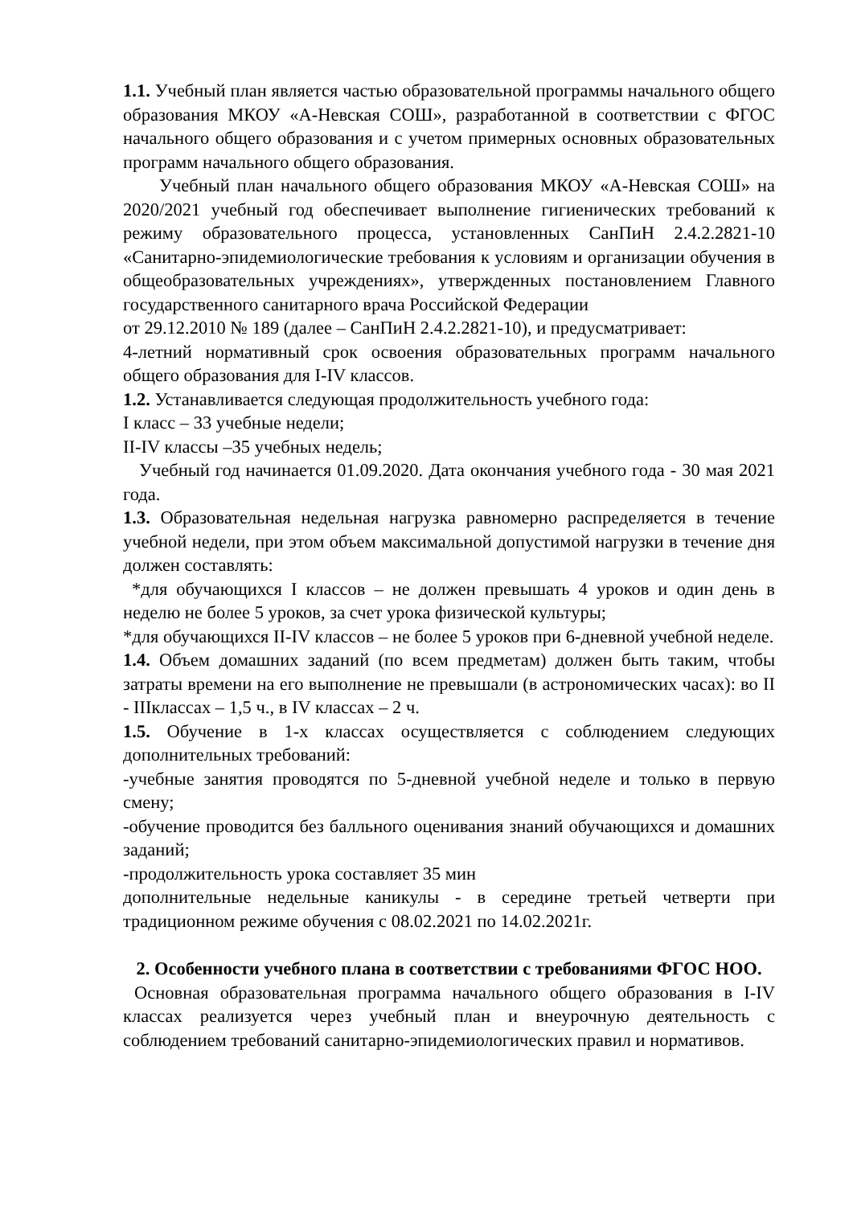1.1. Учебный план является частью образовательной программы начального общего образования МКОУ «А-Невская СОШ», разработанной в соответствии с ФГОС начального общего образования и с учетом примерных основных образовательных программ начального общего образования.
Учебный план начального общего образования МКОУ «А-Невская СОШ» на 2020/2021 учебный год обеспечивает выполнение гигиенических требований к режиму образовательного процесса, установленных СанПиН 2.4.2.2821-10 «Санитарно-эпидемиологические требования к условиям и организации обучения в общеобразовательных учреждениях», утвержденных постановлением Главного государственного санитарного врача Российской Федерации
от 29.12.2010 № 189 (далее – СанПиН 2.4.2.2821-10), и предусматривает:
4-летний нормативный срок освоения образовательных программ начального общего образования для I-IV классов.
1.2. Устанавливается следующая продолжительность учебного года:
I класс – 33 учебные недели;
II-IV классы –35 учебных недель;
Учебный год начинается 01.09.2020. Дата окончания учебного года - 30 мая 2021 года.
1.3. Образовательная недельная нагрузка равномерно распределяется в течение учебной недели, при этом объем максимальной допустимой нагрузки в течение дня должен составлять:
*для обучающихся I классов – не должен превышать 4 уроков и один день в неделю не более 5 уроков, за счет урока физической культуры;
*для обучающихся II-IV классов – не более 5 уроков при 6-дневной учебной неделе.
1.4. Объем домашних заданий (по всем предметам) должен быть таким, чтобы затраты времени на его выполнение не превышали (в астрономических часах): во II - IIIклассах – 1,5 ч., в IV классах – 2 ч.
1.5. Обучение в 1-х классах осуществляется с соблюдением следующих дополнительных требований:
-учебные занятия проводятся по 5-дневной учебной неделе и только в первую смену;
-обучение проводится без балльного оценивания знаний обучающихся и домашних заданий;
-продолжительность урока составляет 35 мин
дополнительные недельные каникулы - в середине третьей четверти при традиционном режиме обучения с 08.02.2021 по 14.02.2021г.
2. Особенности учебного плана в соответствии с требованиями ФГОС НОО.
Основная образовательная программа начального общего образования в I-IV классах реализуется через учебный план и внеурочную деятельность с соблюдением требований санитарно-эпидемиологических правил и нормативов.